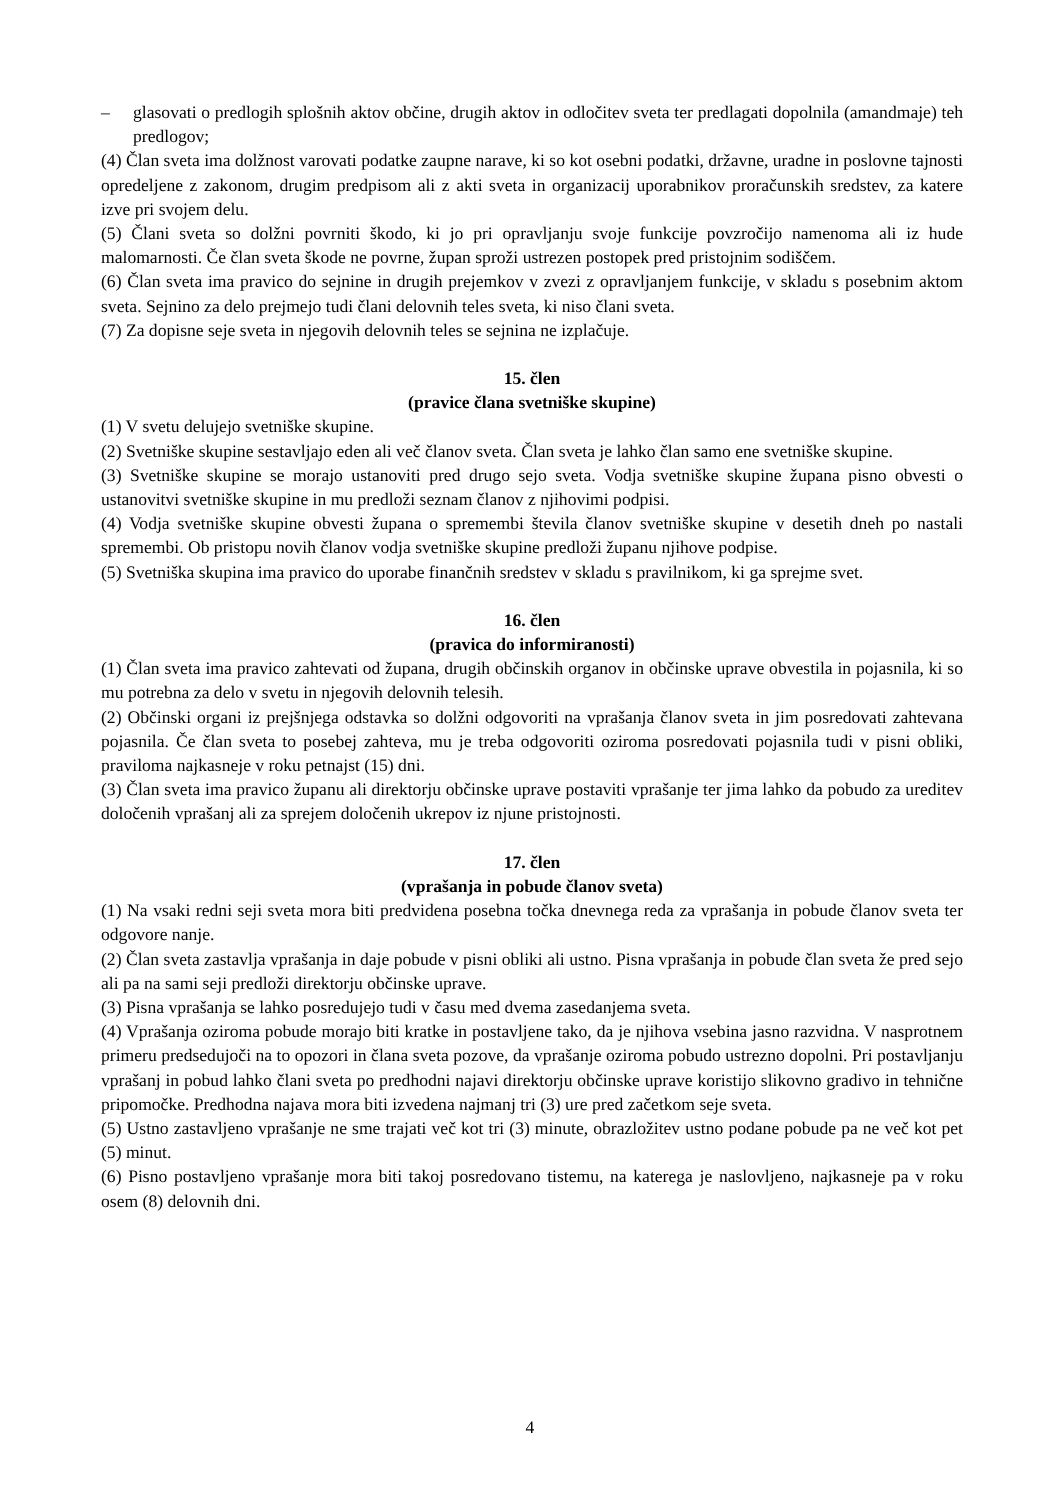– glasovati o predlogih splošnih aktov občine, drugih aktov in odločitev sveta ter predlagati dopolnila (amandmaje) teh predlogov;
(4) Član sveta ima dolžnost varovati podatke zaupne narave, ki so kot osebni podatki, državne, uradne in poslovne tajnosti opredeljene z zakonom, drugim predpisom ali z akti sveta in organizacij uporabnikov proračunskih sredstev, za katere izve pri svojem delu.
(5) Člani sveta so dolžni povrniti škodo, ki jo pri opravljanju svoje funkcije povzročijo namenoma ali iz hude malomarnosti. Če član sveta škode ne povrne, župan sproži ustrezen postopek pred pristojnim sodiščem.
(6) Član sveta ima pravico do sejnine in drugih prejemkov v zvezi z opravljanjem funkcije, v skladu s posebnim aktom sveta. Sejnino za delo prejmejo tudi člani delovnih teles sveta, ki niso člani sveta.
(7) Za dopisne seje sveta in njegovih delovnih teles se sejnina ne izplačuje.
15. člen
(pravice člana svetniške skupine)
(1) V svetu delujejo svetniške skupine.
(2) Svetniške skupine sestavljajo eden ali več članov sveta. Član sveta je lahko član samo ene svetniške skupine.
(3) Svetniške skupine se morajo ustanoviti pred drugo sejo sveta. Vodja svetniške skupine župana pisno obvesti o ustanovitvi svetniške skupine in mu predloži seznam članov z njihovimi podpisi.
(4) Vodja svetniške skupine obvesti župana o spremembi števila članov svetniške skupine v desetih dneh po nastali spremembi. Ob pristopu novih članov vodja svetniške skupine predloži županu njihove podpise.
(5) Svetniška skupina ima pravico do uporabe finančnih sredstev v skladu s pravilnikom, ki ga sprejme svet.
16. člen
(pravica do informiranosti)
(1) Član sveta ima pravico zahtevati od župana, drugih občinskih organov in občinske uprave obvestila in pojasnila, ki so mu potrebna za delo v svetu in njegovih delovnih telesih.
(2) Občinski organi iz prejšnjega odstavka so dolžni odgovoriti na vprašanja članov sveta in jim posredovati zahtevana pojasnila. Če član sveta to posebej zahteva, mu je treba odgovoriti oziroma posredovati pojasnila tudi v pisni obliki, praviloma najkasneje v roku petnajst (15) dni.
(3) Član sveta ima pravico županu ali direktorju občinske uprave postaviti vprašanje ter jima lahko da pobudo za ureditev določenih vprašanj ali za sprejem določenih ukrepov iz njune pristojnosti.
17. člen
(vprašanja in pobude članov sveta)
(1) Na vsaki redni seji sveta mora biti predvidena posebna točka dnevnega reda za vprašanja in pobude članov sveta ter odgovore nanje.
(2) Član sveta zastavlja vprašanja in daje pobude v pisni obliki ali ustno. Pisna vprašanja in pobude član sveta že pred sejo ali pa na sami seji predloži direktorju občinske uprave.
(3) Pisna vprašanja se lahko posredujejo tudi v času med dvema zasedanjema sveta.
(4) Vprašanja oziroma pobude morajo biti kratke in postavljene tako, da je njihova vsebina jasno razvidna. V nasprotnem primeru predsedujoči na to opozori in člana sveta pozove, da vprašanje oziroma pobudo ustrezno dopolni. Pri postavljanju vprašanj in pobud lahko člani sveta po predhodni najavi direktorju občinske uprave koristijo slikovno gradivo in tehnične pripomočke. Predhodna najava mora biti izvedena najmanj tri (3) ure pred začetkom seje sveta.
(5) Ustno zastavljeno vprašanje ne sme trajati več kot tri (3) minute, obrazložitev ustno podane pobude pa ne več kot pet (5) minut.
(6) Pisno postavljeno vprašanje mora biti takoj posredovano tistemu, na katerega je naslovljeno, najkasneje pa v roku osem (8) delovnih dni.
4